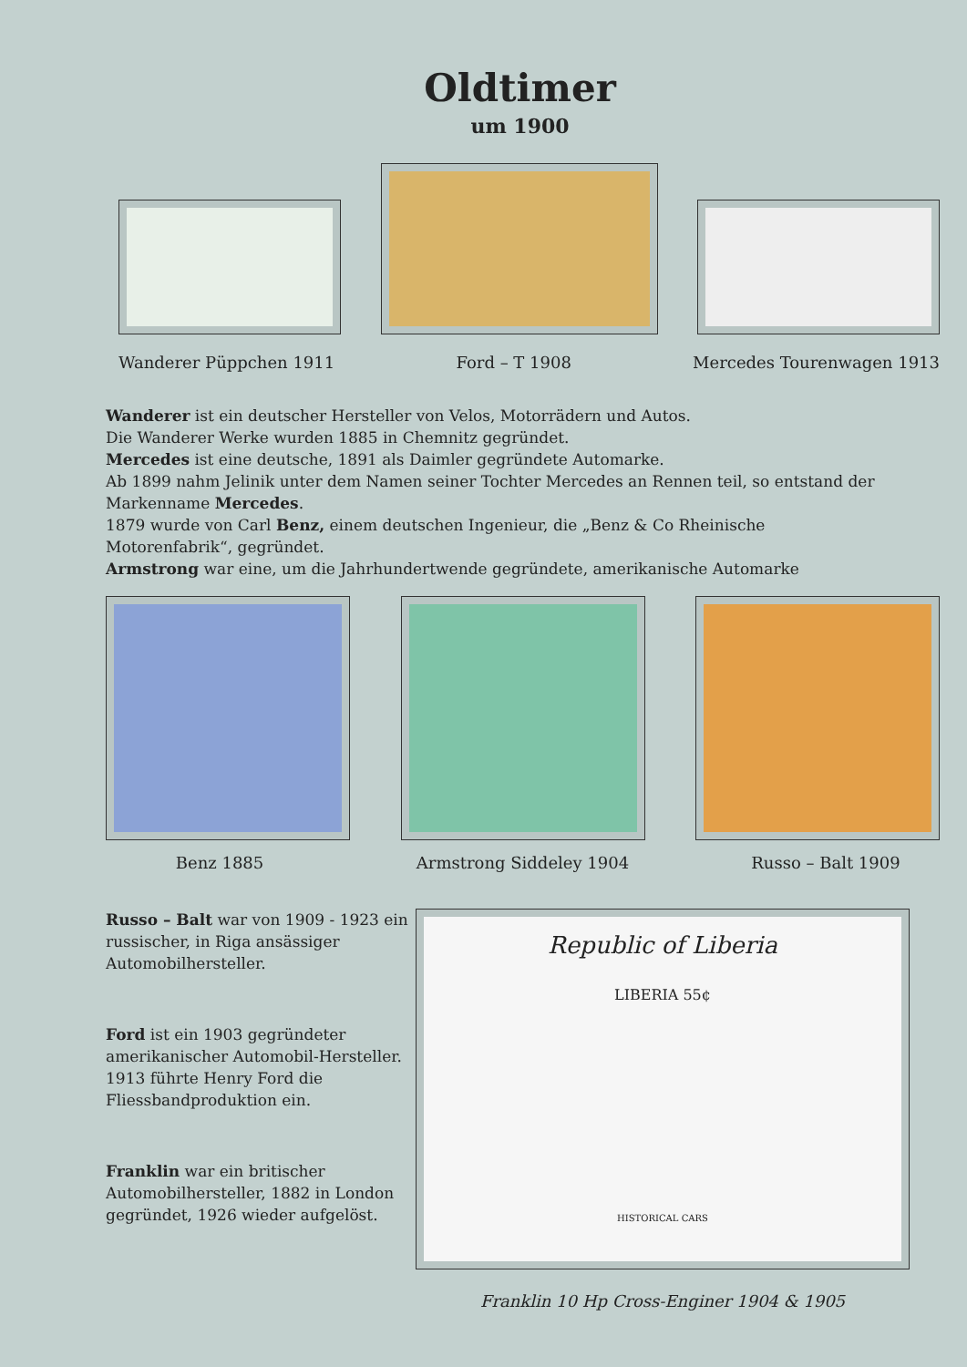Oldtimer
um 1900
Wanderer Püppchen 1911 Ford – T 1908 Mercedes Tourenwagen 1913
Wanderer ist ein deutscher Hersteller von Velos, Motorrädern und Autos.
Die Wanderer Werke wurden 1885 in Chemnitz gegründet.
Mercedes ist eine deutsche, 1891 als Daimler gegründete Automarke.
Ab 1899 nahm Jelinik unter dem Namen seiner Tochter Mercedes an Rennen teil, so entstand der Markenname Mercedes.
1879 wurde von Carl Benz, einem deutschen Ingenieur, die „Benz & Co Rheinische Motorenfabrik“, gegründet.
Armstrong war eine, um die Jahrhundertwende gegründete, amerikanische Automarke
Benz 1885 Armstrong Siddeley 1904 Russo – Balt 1909
Russo – Balt war von 1909 - 1923 ein russischer, in Riga ansässiger Automobilhersteller.
Ford ist ein 1903 gegründeter amerikanischer Automobil-Hersteller. 1913 führte Henry Ford die Fliessbandproduktion ein.
Franklin war ein britischer Automobilhersteller, 1882 in London gegründet, 1926 wieder aufgelöst.
Republic of Liberia
LIBERIA 55¢
HISTORICAL CARS
Franklin 10 Hp Cross-Enginer 1904 & 1905